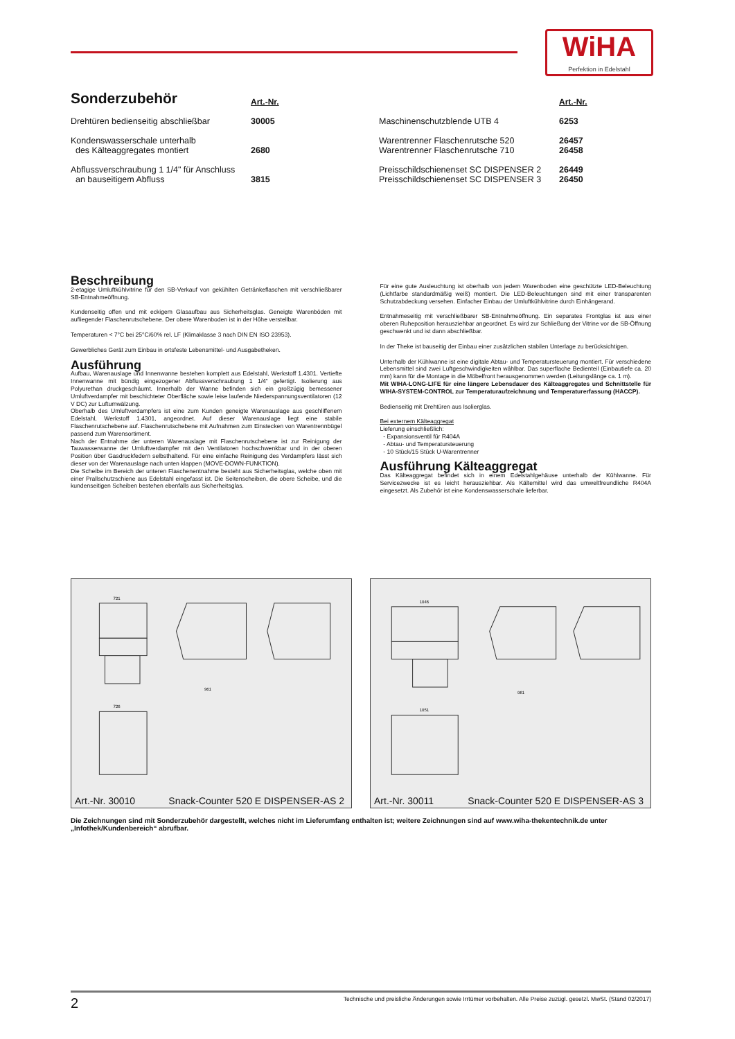WiHA
Perfektion in Edelstahl
| Sonderzubehör | Art.-Nr. | | Art.-Nr. |
| Drehtüren bedienseitig abschließbar | 30005 | Maschinenschutzblende UTB 4 | 6253 |
| Kondenswasserschale unterhalb des Kälteaggregates montiert | 2680 | Warentrenner Flaschenrutsche 520 Warentrenner Flaschenrutsche 710 | 26457 26458 |
| Abflussverschraubung 1 1/4" für Anschluss an bauseitigem Abfluss | 3815 | Preisschildschienenset SC DISPENSER 2 Preisschildschienenset SC DISPENSER 3 | 26449 26450 |
Beschreibung
2-etagige Umluftkühlvitrine für den SB-Verkauf von gekühlten Getränkeflaschen mit verschließbarer SB-Entnahmeöffnung.
Kundenseitig offen und mit eckigem Glasaufbau aus Sicherheitsglas. Geneigte Warenböden mit aufliegender Flaschenrutschebene. Der obere Warenboden ist in der Höhe verstellbar.
Temperaturen < 7°C bei 25°C/60% rel. LF (Klimaklasse 3 nach DIN EN ISO 23953).
Gewerbliches Gerät zum Einbau in ortsfeste Lebensmittel- und Ausgabetheken.
Ausführung
Aufbau, Warenauslage und Innenwanne bestehen komplett aus Edelstahl, Werkstoff 1.4301. Vertiefte Innenwanne mit bündig eingezogener Abflussverschraubung 1 1/4“ gefertigt. Isolierung aus Polyurethan druckgeschäumt. Innerhalb der Wanne befinden sich ein großzügig bemessener Umluftverdampfer mit beschichteter Oberfläche sowie leise laufende Niederspannungsventilatoren (12 V DC) zur Luftumwälzung.
Oberhalb des Umluftverdampfers ist eine zum Kunden geneigte Warenauslage aus geschliffenem Edelstahl, Werkstoff 1.4301, angeordnet. Auf dieser Warenauslage liegt eine stabile Flaschenrutschebene auf. Flaschenrutschebene mit Aufnahmen zum Einstecken von Warentrennbügel passend zum Warensortiment.
Nach der Entnahme der unteren Warenauslage mit Flaschenrutschebene ist zur Reinigung der Tauwasserwanne der Umluftverdampfer mit den Ventilatoren hochschwenkbar und in der oberen Position über Gasdruckfedern selbsthaltend. Für eine einfache Reinigung des Verdampfers lässt sich dieser von der Warenauslage nach unten klappen (MOVE-DOWN-FUNKTION).
Die Scheibe im Bereich der unteren Flaschenentnahme besteht aus Sicherheitsglas, welche oben mit einer Prallschutzschiene aus Edelstahl eingefasst ist. Die Seitenscheiben, die obere Scheibe, und die kundenseitigen Scheiben bestehen ebenfalls aus Sicherheitsglas.
Für eine gute Ausleuchtung ist oberhalb von jedem Warenboden eine geschützte LED-Beleuchtung (Lichtfarbe standardmäßig weiß) montiert. Die LED-Beleuchtungen sind mit einer transparenten Schutzabdeckung versehen. Einfacher Einbau der Umluftkühlvitrine durch Einhängerand.
Entnahmeseitig mit verschließbarer SB-Entnahmeöffnung. Ein separates Frontglas ist aus einer oberen Ruheposition herausziehbar angeordnet. Es wird zur Schließung der Vitrine vor die SB-Öffnung geschwenkt und ist dann abschließbar.
In der Theke ist bauseitig der Einbau einer zusätzlichen stabilen Unterlage zu berücksichtigen.
Unterhalb der Kühlwanne ist eine digitale Abtau- und Temperatursteuerung montiert. Für verschiedene Lebensmittel sind zwei Luftgeschwindigkeiten wählbar. Das superflache Bedienteil (Einbautiefe ca. 20 mm) kann für die Montage in die Möbelfront herausgenommen werden (Leitungslänge ca. 1 m).
Mit WIHA-LONG-LIFE für eine längere Lebensdauer des Kälteaggregates und Schnittstelle für WIHA-SYSTEM-CONTROL zur Temperaturaufzeichnung und Temperaturerfassung (HACCP).
Bedienseitig mit Drehtüren aus Isolierglas.
Bei externem Kälteaggregat
Lieferung einschließlich:
- Expansionsventil für R404A
- Abtau- und Temperatursteuerung
- 10 Stück/15 Stück U-Warentrenner
Ausführung Kälteaggregat
Das Kälteaggregat befindet sich in einem Edelstahlgehäuse unterhalb der Kühlwanne. Für Servicezwecke ist es leicht herausziehbar. Als Kältemittel wird das umweltfreundliche R404A eingesetzt. Als Zubehör ist eine Kondenswasserschale lieferbar.
721
726
961
Art.-Nr. 30010 Snack-Counter 520 E DISPENSER-AS 2
1046
1051
961
Art.-Nr. 30011 Snack-Counter 520 E DISPENSER-AS 3
Die Zeichnungen sind mit Sonderzubehör dargestellt, welches nicht im Lieferumfang enthalten ist; weitere Zeichnungen sind auf www.wiha-thekentechnik.de unter „Infothek/Kundenbereich“ abrufbar.
2 Technische und preisliche Änderungen sowie Irrtümer vorbehalten. Alle Preise zuzügl. gesetzl. MwSt. (Stand 02/2017)